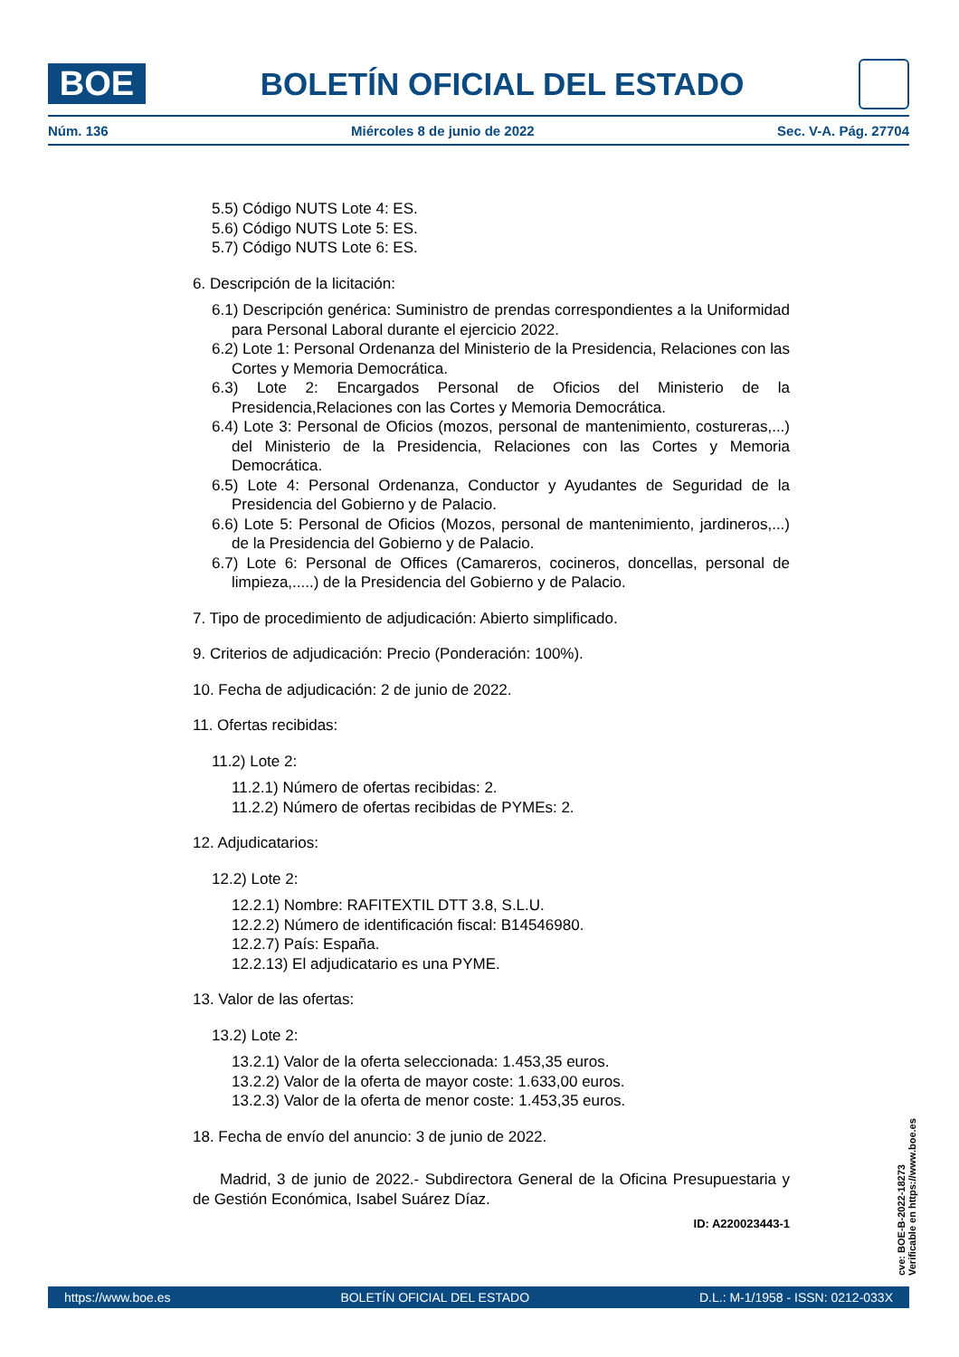BOE
BOLETÍN OFICIAL DEL ESTADO
Núm. 136 Miércoles 8 de junio de 2022 Sec. V-A. Pág. 27704
5.5) Código NUTS Lote 4: ES.
5.6) Código NUTS Lote 5: ES.
5.7) Código NUTS Lote 6: ES.
6. Descripción de la licitación:
6.1) Descripción genérica: Suministro de prendas correspondientes a la Uniformidad para Personal Laboral durante el ejercicio 2022.
6.2) Lote 1: Personal Ordenanza del Ministerio de la Presidencia, Relaciones con las Cortes y Memoria Democrática.
6.3) Lote 2: Encargados Personal de Oficios del Ministerio de la Presidencia,Relaciones con las Cortes y Memoria Democrática.
6.4) Lote 3: Personal de Oficios (mozos, personal de mantenimiento, costureras,...) del Ministerio de la Presidencia, Relaciones con las Cortes y Memoria Democrática.
6.5) Lote 4: Personal Ordenanza, Conductor y Ayudantes de Seguridad de la Presidencia del Gobierno y de Palacio.
6.6) Lote 5: Personal de Oficios (Mozos, personal de mantenimiento, jardineros,...) de la Presidencia del Gobierno y de Palacio.
6.7) Lote 6: Personal de Offices (Camareros, cocineros, doncellas, personal de limpieza,.....) de la Presidencia del Gobierno y de Palacio.
7. Tipo de procedimiento de adjudicación: Abierto simplificado.
9. Criterios de adjudicación: Precio (Ponderación: 100%).
10. Fecha de adjudicación: 2 de junio de 2022.
11. Ofertas recibidas:
11.2) Lote 2:
11.2.1) Número de ofertas recibidas: 2.
11.2.2) Número de ofertas recibidas de PYMEs: 2.
12. Adjudicatarios:
12.2) Lote 2:
12.2.1) Nombre: RAFITEXTIL DTT 3.8, S.L.U.
12.2.2) Número de identificación fiscal: B14546980.
12.2.7) País: España.
12.2.13) El adjudicatario es una PYME.
13. Valor de las ofertas:
13.2) Lote 2:
13.2.1) Valor de la oferta seleccionada: 1.453,35 euros.
13.2.2) Valor de la oferta de mayor coste: 1.633,00 euros.
13.2.3) Valor de la oferta de menor coste: 1.453,35 euros.
18. Fecha de envío del anuncio: 3 de junio de 2022.
Madrid, 3 de junio de 2022.- Subdirectora General de la Oficina Presupuestaria y de Gestión Económica, Isabel Suárez Díaz.
ID: A220023443-1
cve: BOE-B-2022-18273
Verificable en https://www.boe.es
https://www.boe.es BOLETÍN OFICIAL DEL ESTADO D.L.: M-1/1958 - ISSN: 0212-033X